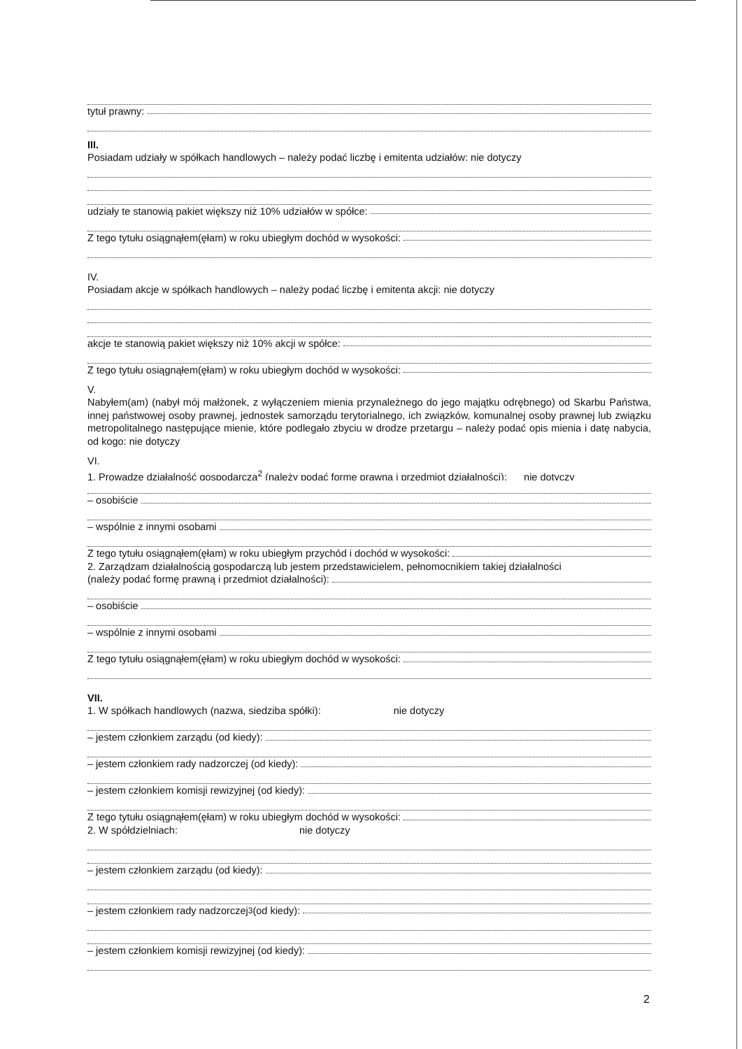tytuł prawny:
III.
Posiadam udziały w spółkach handlowych – należy podać liczbę i emitenta udziałów: nie dotyczy
udziały te stanowią pakiet większy niż 10% udziałów w spółce:
Z tego tytułu osiągnąłem(ęłam) w roku ubiegłym dochód w wysokości:
IV.
Posiadam akcje w spółkach handlowych – należy podać liczbę i emitenta akcji: nie dotyczy
akcje te stanowią pakiet większy niż 10% akcji w spółce:
Z tego tytułu osiągnąłem(ęłam) w roku ubiegłym dochód w wysokości:
V.
Nabyłem(am) (nabył mój małżonek, z wyłączeniem mienia przynależnego do jego majątku odrębnego) od Skarbu Państwa, innej państwowej osoby prawnej, jednostek samorządu terytorialnego, ich związków, komunalnej osoby prawnej lub związku metropolitalnego następujące mienie, które podlegało zbyciu w drodze przetargu – należy podać opis mienia i datę nabycia, od kogo: nie dotyczy
VI.
1. Prowadzę działalność gospodarczą<sup>2</sup> (należy podać formę prawną i przedmiot działalności): nie dotyczy
– osobiście
– wspólnie z innymi osobami
Z tego tytułu osiągnąłem(ęłam) w roku ubiegłym przychód i dochód w wysokości:
2. Zarządzam działalnością gospodarczą lub jestem przedstawicielem, pełnomocnikiem takiej działalności
(należy podać formę prawną i przedmiot działalności):
– osobiście
– wspólnie z innymi osobami
Z tego tytułu osiągnąłem(ęłam) w roku ubiegłym dochód w wysokości:
VII.
1. W spółkach handlowych (nazwa, siedziba spółki): nie dotyczy
– jestem członkiem zarządu (od kiedy):
– jestem członkiem rady nadzorczej (od kiedy):
– jestem członkiem komisji rewizyjnej (od kiedy):
Z tego tytułu osiągnąłem(ęłam) w roku ubiegłym dochód w wysokości:
2. W spółdzielniach: nie dotyczy
– jestem członkiem zarządu (od kiedy):
– jestem członkiem rady nadzorczej<sup>3</sup> (od kiedy):
– jestem członkiem komisji rewizyjnej (od kiedy):
2